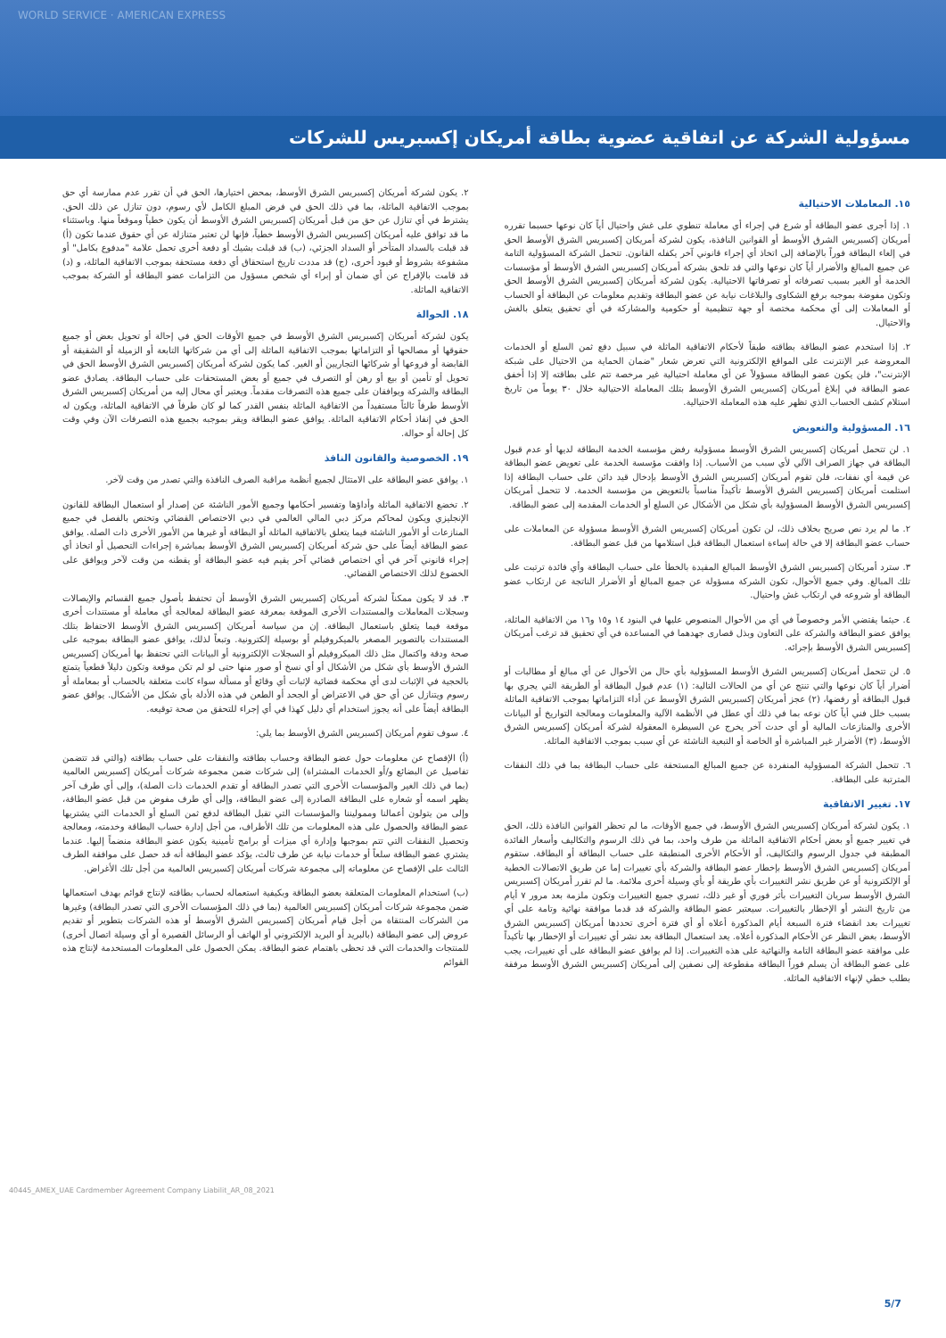WORLD SERVICE · AMERICAN EXPRESS
مسؤولية الشركة عن اتفاقية عضوية بطاقة أمريكان إكسبريس للشركات
١٥. المعاملات الاحتيالية
١. إذا أجرى عضو البطاقة أو شرع في إجراء أي معاملة تنطوي على غش واحتيال أياً كان نوعها حسبما تقرره أمريكان إكسبريس الشرق الأوسط أو القوانين النافذة، يكون لشركة أمريكان إكسبريس الشرق الأوسط الحق في إلغاء البطاقة فوراً بالإضافة إلى اتخاذ أي إجراء قانوني آخر يكفله القانون. تتحمل الشركة المسؤولية التامة عن جميع المبالغ والأضرار أياً كان نوعها والتي قد تلحق بشركة أمريكان إكسبريس الشرق الأوسط أو مؤسسات الخدمة أو الغير بسبب تصرفاته أو تصرفاتها الاحتيالية. يكون لشركة أمريكان إكسبريس الشرق الأوسط الحق وتكون مفوضة بموجبه برفع الشكاوى والبلاغات نيابة عن عضو البطاقة وتقديم معلومات عن البطاقة أو الحساب أو المعاملات إلى أي محكمة مختصة أو جهة تنظيمية أو حكومية والمشاركة في أي تحقيق يتعلق بالغش والاحتيال.
٢. إذا استخدم عضو البطاقة بطاقته طبقاً لأحكام الاتفاقية الماثلة في سبيل دفع ثمن السلع أو الخدمات المعروضة عبر الإنترنت على المواقع الإلكترونية التي تعرض شعار "ضمان الحماية من الاحتيال على شبكة الإنترنت"، فلن يكون عضو البطاقة مسؤولاً عن أي معاملة احتيالية غير مرخصة تتم على بطاقته إلا إذا أخفق عضو البطاقة في إبلاغ أمريكان إكسبريس الشرق الأوسط بتلك المعاملة الاحتيالية خلال ٣٠ يوماً من تاريخ استلام كشف الحساب الذي تظهر عليه هذه المعاملة الاحتيالية.
١٦. المسؤولية والتعويض
١. لن تتحمل أمريكان إكسبريس الشرق الأوسط مسؤولية رفض مؤسسة الخدمة البطاقة لديها أو عدم قبول البطاقة في جهاز الصراف الآلي لأي سبب من الأسباب. إذا وافقت مؤسسة الخدمة على تعويض عضو البطاقة عن قيمة أي نفقات، فلن تقوم أمريكان إكسبريس الشرق الأوسط بإدخال قيد دائن على حساب البطاقة إذا استلمت أمريكان إكسبريس الشرق الأوسط تأكيداً مناسباً بالتعويض من مؤسسة الخدمة. لا تتحمل أمريكان إكسبريس الشرق الأوسط المسؤولية بأي شكل من الأشكال عن السلع أو الخدمات المقدمة إلى عضو البطاقة.
٢. ما لم يرد نص صريح بخلاف ذلك، لن تكون أمريكان إكسبريس الشرق الأوسط مسؤولة عن المعاملات على حساب عضو البطاقة إلا في حالة إساءة استعمال البطاقة قبل استلامها من قبل عضو البطاقة.
٣. سترد أمريكان إكسبريس الشرق الأوسط المبالغ المقيدة بالخطأ على حساب البطاقة وأي فائدة ترتبت على تلك المبالغ. وفي جميع الأحوال، تكون الشركة مسؤولة عن جميع المبالغ أو الأضرار الناتجة عن ارتكاب عضو البطاقة أو شروعه في ارتكاب غش واحتيال.
٤. حيثما يقتضي الأمر وخصوصاً في أي من الأحوال المنصوص عليها في البنود ١٤ و١٥ و١٦ من الاتفاقية الماثلة، يوافق عضو البطاقة والشركة على التعاون وبذل قصارى جهدهما في المساعدة في أي تحقيق قد ترغب أمريكان إكسبريس الشرق الأوسط بإجرائه.
٥. لن تتحمل أمريكان إكسبريس الشرق الأوسط المسؤولية بأي حال من الأحوال عن أي مبالغ أو مطالبات أو أضرار أياً كان نوعها والتي تنتج عن أي من الحالات التالية: (١) عدم قبول البطاقة أو الطريقة التي يجري بها قبول البطاقة أو رفضها، (٢) عجز أمريكان إكسبريس الشرق الأوسط عن أداء التزاماتها بموجب الاتفاقية الماثلة بسبب خلل فني أياً كان نوعه بما في ذلك أي عطل في الأنظمة الآلية والمعلومات ومعالجة التواريخ أو البيانات الأخرى والمنازعات المالية أو أي حدث آخر يخرج عن السيطرة المعقولة لشركة أمريكان إكسبريس الشرق الأوسط، (٣) الأضرار غير المباشرة أو الخاصة أو التبعية الناشئة عن أي سبب بموجب الاتفاقية الماثلة.
٦. تتحمل الشركة المسؤولية المنفردة عن جميع المبالغ المستحقة على حساب البطاقة بما في ذلك النفقات المترتبة على البطاقة.
١٧. تغيير الاتفاقية
١. يكون لشركة أمريكان إكسبريس الشرق الأوسط، في جميع الأوقات، ما لم تحظر القوانين النافذة ذلك، الحق في تغيير جميع أو بعض أحكام الاتفاقية الماثلة من طرف واحد، بما في ذلك الرسوم والتكاليف وأسعار الفائدة المطبقة في جدول الرسوم والتكاليف، أو الأحكام الأخرى المنطبقة على حساب البطاقة أو البطاقة. ستقوم أمريكان إكسبريس الشرق الأوسط بإخطار عضو البطاقة والشركة بأي تغييرات إما عن طريق الاتصالات الخطية أو الإلكترونية أو عن طريق نشر التغييرات بأي طريقة أو بأي وسيلة أخرى ملائمة. ما لم تقرر أمريكان إكسبريس الشرق الأوسط سريان التغييرات بأثر فوري أو غير ذلك، تسري جميع التغييرات وتكون ملزمة بعد مرور ٧ أيام من تاريخ النشر أو الإخطار بالتغييرات. سيعتبر عضو البطاقة والشركة قد قدما موافقة نهائية وتامة على أي تغييرات بعد انقضاء فترة السبعة أيام المذكورة أعلاه أو أي فترة أخرى تحددها أمريكان إكسبريس الشرق الأوسط، بغض النظر عن الأحكام المذكورة أعلاه. يعد استعمال البطاقة بعد نشر أي تغييرات أو الإخطار بها تأكيداً على موافقة عضو البطاقة التامة والنهائية على هذه التغييرات. إذا لم يوافق عضو البطاقة على أي تغييرات، يجب على عضو البطاقة أن يسلم فوراً البطاقة مقطوعة إلى نصفين إلى أمريكان إكسبريس الشرق الأوسط مرفقة بطلب خطي لإنهاء الاتفاقية الماثلة.
٢. يكون لشركة أمريكان إكسبريس الشرق الأوسط، بمحض اختيارها، الحق في أن تقرر عدم ممارسة أي حق بموجب الاتفاقية الماثلة، بما في ذلك الحق في فرض المبلغ الكامل لأي رسوم، دون تنازل عن ذلك الحق. يشترط في أي تنازل عن حق من قبل أمريكان إكسبريس الشرق الأوسط أن يكون خطياً وموقعاً منها. وباستثناء ما قد توافق عليه أمريكان إكسبريس الشرق الأوسط خطياً، فإنها لن تعتبر متنازلة عن أي حقوق عندما تكون (أ) قد قبلت بالسداد المتأخر أو السداد الجزئي، (ب) قد قبلت بشيك أو دفعة أخرى تحمل علامة "مدفوع بكامل" أو مشفوعة بشروط أو قيود أخرى، (ج) قد مددت تاريخ استحقاق أي دفعة مستحقة بموجب الاتفاقية الماثلة، و (د) قد قامت بالإفراج عن أي ضمان أو إبراء أي شخص مسؤول من التزامات عضو البطاقة أو الشركة بموجب الاتفاقية الماثلة.
١٨. الحوالة
يكون لشركة أمريكان إكسبريس الشرق الأوسط في جميع الأوقات الحق في إحالة أو تحويل بعض أو جميع حقوقها أو مصالحها أو التزاماتها بموجب الاتفاقية الماثلة إلى أي من شركاتها التابعة أو الزميلة أو الشقيقة أو القابضة أو فروعها أو شركائها التجاريين أو الغير. كما يكون لشركة أمريكان إكسبريس الشرق الأوسط الحق في تحويل أو تأمين أو بيع أو رهن أو التصرف في جميع أو بعض المستحقات على حساب البطاقة. يصادق عضو البطاقة والشركة ويوافقان على جميع هذه التصرفات مقدماً. ويعتبر أي محال إليه من أمريكان إكسبريس الشرق الأوسط طرفاً ثالثاً مستفيداً من الاتفاقية الماثلة بنفس القدر كما لو كان طرفاً في الاتفاقية الماثلة، ويكون له الحق في إنفاذ أحكام الاتفاقية الماثلة. يوافق عضو البطاقة ويقر بموجبه بجميع هذه التصرفات الآن وفي وقت كل إحالة أو حوالة.
١٩. الخصوصية والقانون النافذ
١. يوافق عضو البطاقة على الامتثال لجميع أنظمة مراقبة الصرف النافذة والتي تصدر من وقت لآخر.
٢. تخضع الاتفاقية الماثلة وأداؤها وتفسير أحكامها وجميع الأمور الناشئة عن إصدار أو استعمال البطاقة للقانون الإنجليزي ويكون لمحاكم مركز دبي المالي العالمي في دبي الاختصاص القضائي وتختص بالفصل في جميع المنازعات أو الأمور الناشئة فيما يتعلق بالاتفاقية الماثلة أو البطاقة أو غيرها من الأمور الأخرى ذات الصلة. يوافق عضو البطاقة أيضاً على حق شركة أمريكان إكسبريس الشرق الأوسط بمباشرة إجراءات التحصيل أو اتخاذ أي إجراء قانوني آخر في أي اختصاص قضائي آخر يقيم فيه عضو البطاقة أو يقطنه من وقت لآخر ويوافق على الخضوع لذلك الاختصاص القضائي.
٣. قد لا يكون ممكناً لشركة أمريكان إكسبريس الشرق الأوسط أن تحتفظ بأصول جميع القسائم والإيصالات وسجلات المعاملات والمستندات الأخرى الموقعة بمعرفة عضو البطاقة لمعالجة أي معاملة أو مستندات أخرى موقعة فيما يتعلق باستعمال البطاقة. إن من سياسة أمريكان إكسبريس الشرق الأوسط الاحتفاظ بتلك المستندات بالتصوير المصغر بالميكروفيلم أو بوسيلة إلكترونية. وتبعاً لذلك، يوافق عضو البطاقة بموجبه على صحة ودقة واكتمال مثل ذلك الميكروفيلم أو السجلات الإلكترونية أو البيانات التي تحتفظ بها أمريكان إكسبريس الشرق الأوسط بأي شكل من الأشكال أو أي نسخ أو صور منها حتى لو لم تكن موقعة وتكون دليلاً قطعياً يتمتع بالحجية في الإثبات لدى أي محكمة قضائية لإثبات أي وقائع أو مسألة سواء كانت متعلقة بالحساب أو بمعاملة أو رسوم ويتنازل عن أي حق في الاعتراض أو الجحد أو الطعن في هذه الأدلة بأي شكل من الأشكال. يوافق عضو البطاقة أيضاً على أنه يجوز استخدام أي دليل كهذا في أي إجراء للتحقق من صحة توقيعه.
٤. سوف تقوم أمريكان إكسبريس الشرق الأوسط بما يلي:
(أ) الإفصاح عن معلومات حول عضو البطاقة وحساب بطاقته والنفقات على حساب بطاقته (والتي قد تتضمن تفاصيل عن البضائع و/أو الخدمات المشتراة) إلى شركات ضمن مجموعة شركات أمريكان إكسبريس العالمية (بما في ذلك الغير والمؤسسات الأخرى التي تصدر البطاقة أو تقدم الخدمات ذات الصلة)، وإلى أي طرف آخر يظهر اسمه أو شعاره على البطاقة الصادرة إلى عضو البطاقة، وإلى أي طرف مفوض من قبل عضو البطاقة، وإلى من يتولون أعمالنا ومموليننا والمؤسسات التي تقبل البطاقة لدفع ثمن السلع أو الخدمات التي يشتريها عضو البطاقة والحصول على هذه المعلومات من تلك الأطراف، من أجل إدارة حساب البطاقة وخدمته، ومعالجة وتحصيل النفقات التي تتم بموجبها وإدارة أي ميزات أو برامج تأمينية يكون عضو البطاقة منضماً إليها. عندما يشتري عضو البطاقة سلعاً أو خدمات نيابة عن طرف ثالث، يؤكد عضو البطاقة أنه قد حصل على موافقة الطرف الثالث على الإفصاح عن معلوماته إلى مجموعة شركات أمريكان إكسبريس العالمية من أجل تلك الأغراض.
(ب) استخدام المعلومات المتعلقة بعضو البطاقة وبكيفية استعماله لحساب بطاقته لإنتاج قوائم بهدف استعمالها ضمن مجموعة شركات أمريكان إكسبريس العالمية (بما في ذلك المؤسسات الأخرى التي تصدر البطاقة) وغيرها من الشركات المنتقاة من أجل قيام أمريكان إكسبريس الشرق الأوسط أو هذه الشركات بتطوير أو تقديم عروض إلى عضو البطاقة (بالبريد أو البريد الإلكتروني أو الهاتف أو الرسائل القصيرة أو أي وسيلة اتصال أخرى) للمنتجات والخدمات التي قد تحظى باهتمام عضو البطاقة. يمكن الحصول على المعلومات المستخدمة لإنتاج هذه القوائم
40445_AMEX_UAE Cardmember Agreement Company Liabilit_AR_08_2021
5/7